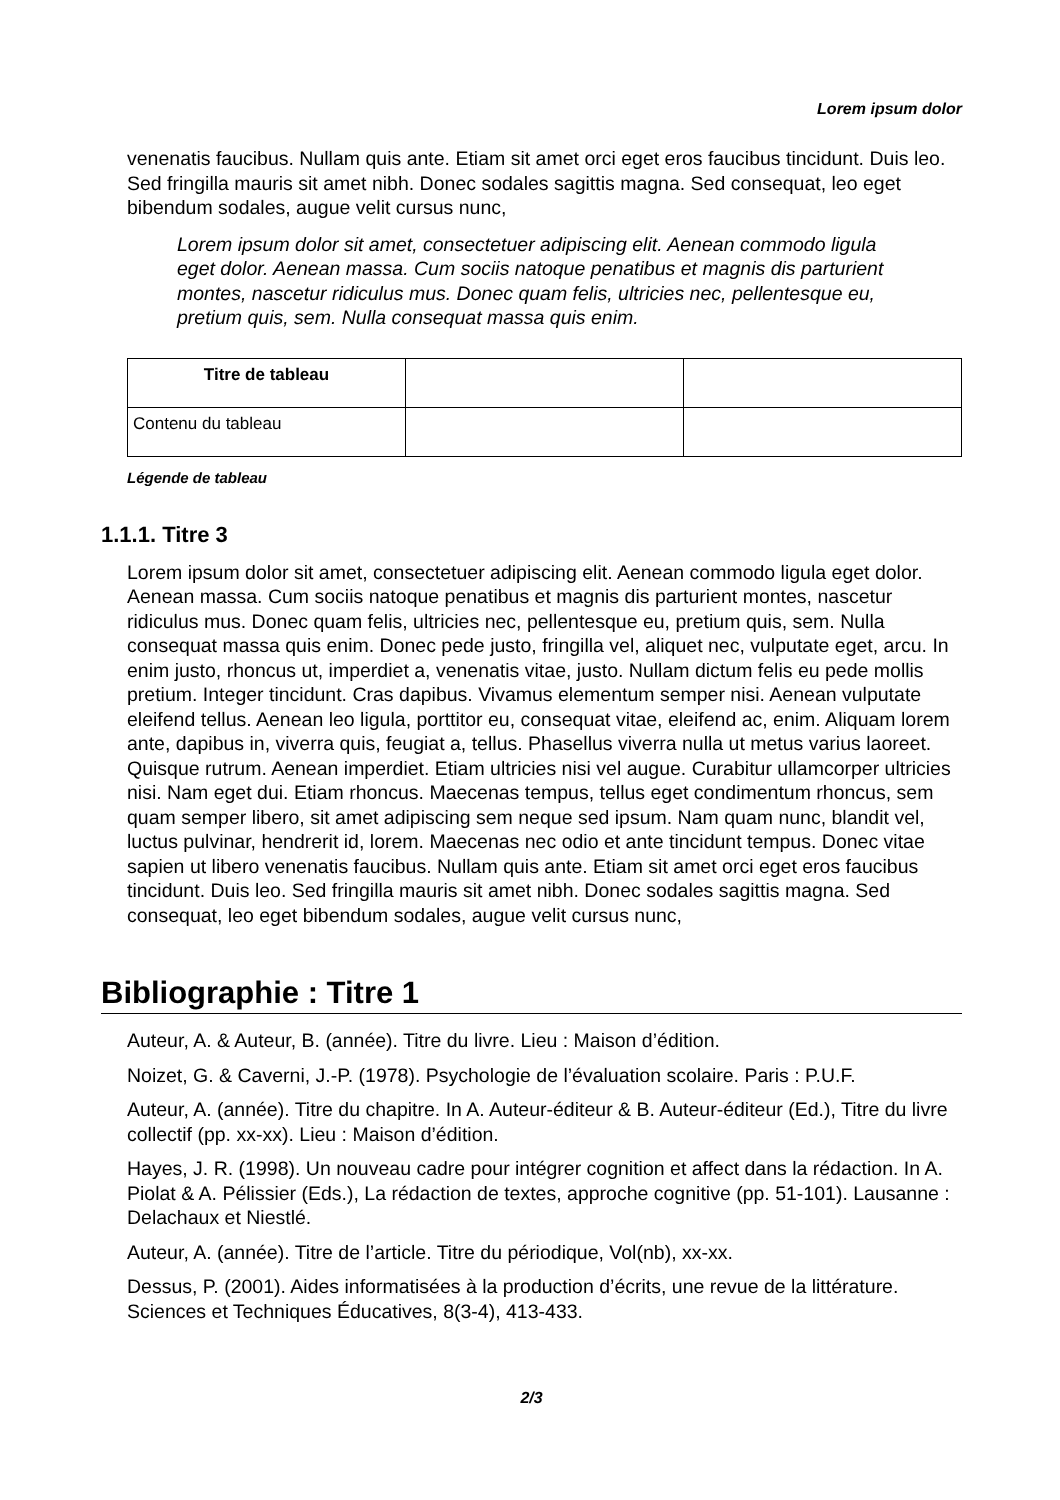Lorem ipsum dolor
venenatis faucibus. Nullam quis ante. Etiam sit amet orci eget eros faucibus tincidunt. Duis leo. Sed fringilla mauris sit amet nibh. Donec sodales sagittis magna. Sed consequat, leo eget bibendum sodales, augue velit cursus nunc,
Lorem ipsum dolor sit amet, consectetuer adipiscing elit. Aenean commodo ligula eget dolor. Aenean massa. Cum sociis natoque penatibus et magnis dis parturient montes, nascetur ridiculus mus. Donec quam felis, ultricies nec, pellentesque eu, pretium quis, sem. Nulla consequat massa quis enim.
| Titre de tableau | | |
| Contenu du tableau | | |
Légende de tableau
1.1.1. Titre 3
Lorem ipsum dolor sit amet, consectetuer adipiscing elit. Aenean commodo ligula eget dolor. Aenean massa. Cum sociis natoque penatibus et magnis dis parturient montes, nascetur ridiculus mus. Donec quam felis, ultricies nec, pellentesque eu, pretium quis, sem. Nulla consequat massa quis enim. Donec pede justo, fringilla vel, aliquet nec, vulputate eget, arcu. In enim justo, rhoncus ut, imperdiet a, venenatis vitae, justo. Nullam dictum felis eu pede mollis pretium. Integer tincidunt. Cras dapibus. Vivamus elementum semper nisi. Aenean vulputate eleifend tellus. Aenean leo ligula, porttitor eu, consequat vitae, eleifend ac, enim. Aliquam lorem ante, dapibus in, viverra quis, feugiat a, tellus. Phasellus viverra nulla ut metus varius laoreet. Quisque rutrum. Aenean imperdiet. Etiam ultricies nisi vel augue. Curabitur ullamcorper ultricies nisi. Nam eget dui. Etiam rhoncus. Maecenas tempus, tellus eget condimentum rhoncus, sem quam semper libero, sit amet adipiscing sem neque sed ipsum. Nam quam nunc, blandit vel, luctus pulvinar, hendrerit id, lorem. Maecenas nec odio et ante tincidunt tempus. Donec vitae sapien ut libero venenatis faucibus. Nullam quis ante. Etiam sit amet orci eget eros faucibus tincidunt. Duis leo. Sed fringilla mauris sit amet nibh. Donec sodales sagittis magna. Sed consequat, leo eget bibendum sodales, augue velit cursus nunc,
Bibliographie : Titre 1
Auteur, A. & Auteur, B. (année). Titre du livre. Lieu : Maison d’édition.
Noizet, G. & Caverni, J.-P. (1978). Psychologie de l’évaluation scolaire. Paris : P.U.F.
Auteur, A. (année). Titre du chapitre. In A. Auteur-éditeur & B. Auteur-éditeur (Ed.), Titre du livre collectif (pp. xx-xx). Lieu : Maison d’édition.
Hayes, J. R. (1998). Un nouveau cadre pour intégrer cognition et affect dans la rédaction. In A. Piolat & A. Pélissier (Eds.), La rédaction de textes, approche cognitive (pp. 51-101). Lausanne : Delachaux et Niestlé.
Auteur, A. (année). Titre de l’article. Titre du périodique, Vol(nb), xx-xx.
Dessus, P. (2001). Aides informatisées à la production d’écrits, une revue de la littérature. Sciences et Techniques Éducatives, 8(3-4), 413-433.
2/3